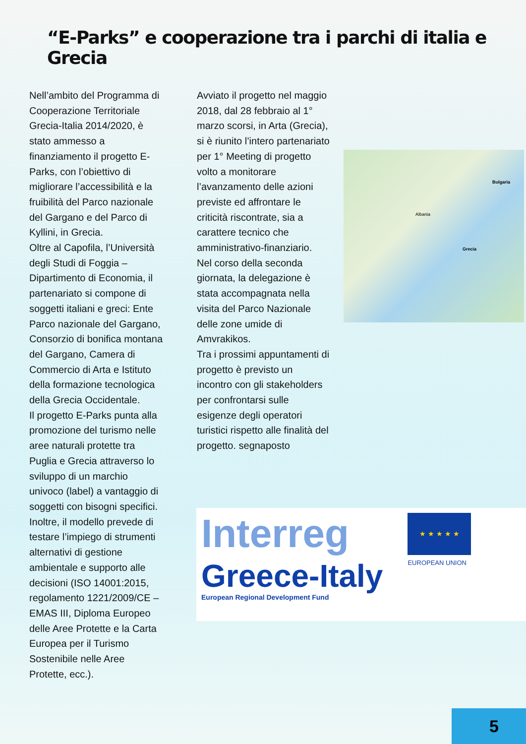“E-Parks” e cooperazione tra i parchi di italia e Grecia
Nell’ambito del Programma di Cooperazione Territoriale Grecia-Italia 2014/2020, è stato ammesso a finanziamento il progetto E-Parks, con l’obiettivo di migliorare l’accessibilità e la fruibilità del Parco nazionale del Gargano e del Parco di Kyllini, in Grecia.
Oltre al Capofila, l’Università degli Studi di Foggia – Dipartimento di Economia, il partenariato si compone di soggetti italiani e greci: Ente Parco nazionale del Gargano, Consorzio di bonifica montana del Gargano, Camera di Commercio di Arta e Istituto della formazione tecnologica della Grecia Occidentale.
Il progetto E-Parks punta alla promozione del turismo nelle aree naturali protette tra Puglia e Grecia attraverso lo sviluppo di un marchio univoco (label) a vantaggio di soggetti con bisogni specifici. Inoltre, il modello prevede di testare l’impiego di strumenti alternativi di gestione ambientale e supporto alle decisioni (ISO 14001:2015, regolamento 1221/2009/CE – EMAS III, Diploma Europeo delle Aree Protette e la Carta Europea per il Turismo Sostenibile nelle Aree Protette, ecc.).
Avviato il progetto nel maggio 2018, dal 28 febbraio al 1° marzo scorsi, in Arta (Grecia), si è riunito l’intero partenariato per 1° Meeting di progetto volto a monitorare l’avanzamento delle azioni previste ed affrontare le criticità riscontrate, sia a carattere tecnico che amministrativo-finanziario.
Nel corso della seconda giornata, la delegazione è stata accompagnata nella visita del Parco Nazionale delle zone umide di Amvrakikos.
Tra i prossimi appuntamenti di progetto è previsto un incontro con gli stakeholders per confrontarsi sulle esigenze degli operatori turistici rispetto alle finalità del progetto. segnaposto
Bulgaria
Albania
Grecia
Interreg
Greece-Italy
European Regional Development Fund
★ ★ ★ ★ ★
EUROPEAN UNION
5